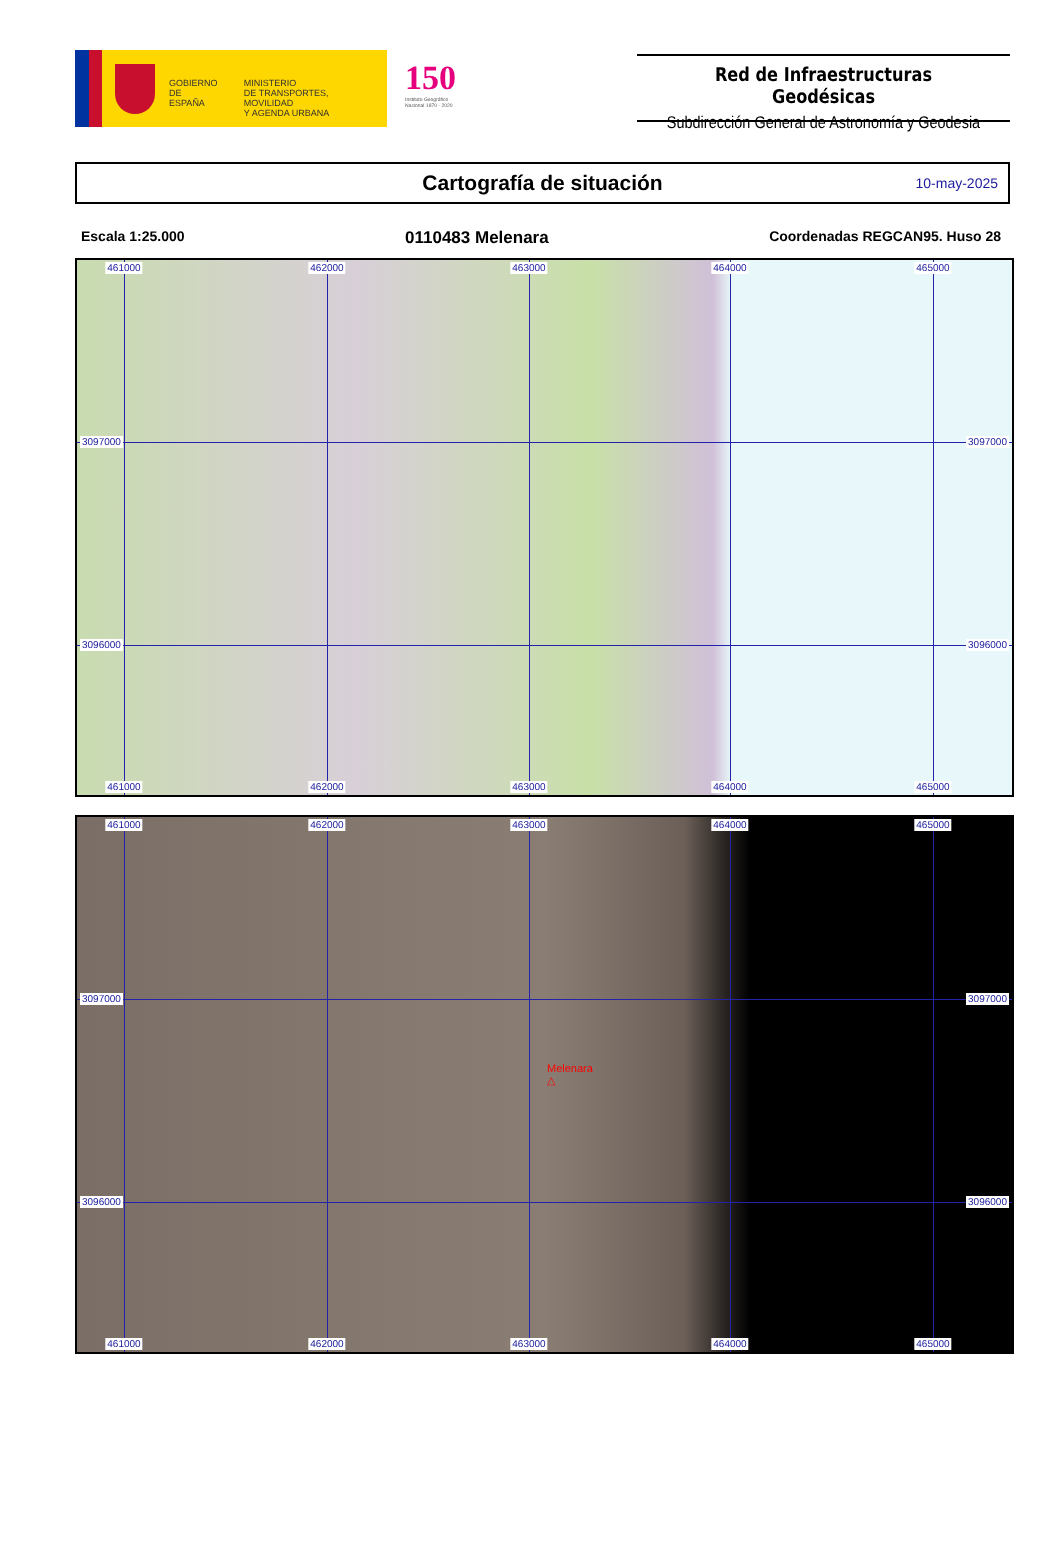GOBIERNO
DE ESPAÑA
MINISTERIO
DE TRANSPORTES, MOVILIDAD
Y AGENDA URBANA
150
Instituto Geográfico Nacional 1870 - 2020
Red de Infraestructuras Geodésicas
Subdirección General de Astronomía y Geodesia
Cartografía de situación
10-may-2025
Escala 1:25.000
0110483 Melenara
Coordenadas REGCAN95. Huso 28
461000 462000 463000 464000 465000
3097000 3097000
3096000 3096000
461000 462000 463000 464000 465000
461000 462000 463000 464000 465000
3097000 3097000
Melenara
△
3096000 3096000
461000 462000 463000 464000 465000